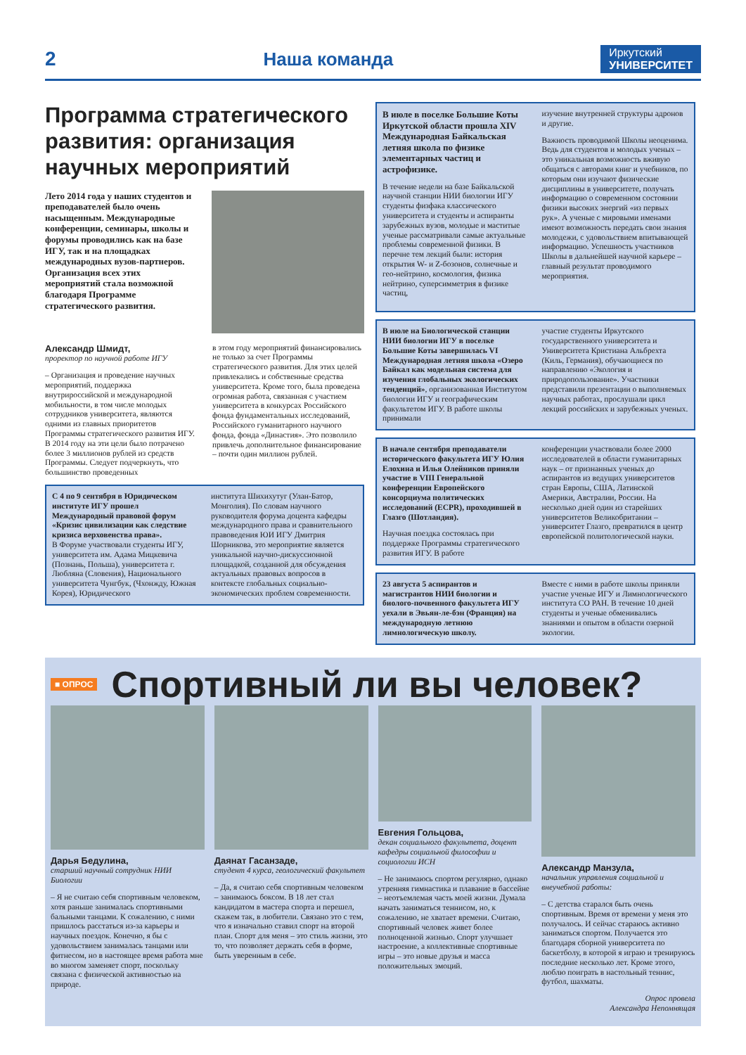2 Наша команда Иркутский
УНИВЕРСИТЕТ
Программа стратегического развития: организация научных мероприятий
Лето 2014 года у наших студентов и преподавателей было очень насыщенным. Международные конференции, семинары, школы и форумы проводились как на базе ИГУ, так и на площадках международных вузов-партнеров. Организация всех этих мероприятий стала возможной благодаря Программе стратегического развития.
Александр Шмидт,
проректор по научной работе ИГУ
– Организация и проведение научных мероприятий, поддержка внутрироссийской и международной мобильности, в том числе молодых сотрудников университета, являются одними из главных приоритетов Программы стратегического развития ИГУ. В 2014 году на эти цели было потрачено более 3 миллионов рублей из средств Программы. Следует подчеркнуть, что большинство проведенных
в этом году мероприятий финансировались не только за счет Программы стратегического развития. Для этих целей привлекались и собственные средства университета. Кроме того, была проведена огромная работа, связанная с участием университета в конкурсах Российского фонда фундаментальных исследований, Российского гуманитарного научного фонда, фонда «Династия». Это позволило привлечь дополнительное финансирование – почти один миллион рублей.
С 4 по 9 сентября в Юридическом институте ИГУ прошел Международный правовой форум «Кризис цивилизации как следствие кризиса верховенства права».
В Форуме участвовали студенты ИГУ, университета им. Адама Мицкевича (Познань, Польша), университета г. Любляна (Словения), Национального университета Чунгбук, (Чхонжду, Южная Корея), Юридического
института Шихихутуг (Улан-Батор, Монголия). По словам научного руководителя форума доцента кафедры международного права и сравнительного правоведения ЮИ ИГУ Дмитрия Шорникова, это мероприятие является уникальной научно-дискуссионной площадкой, созданной для обсуждения актуальных правовых вопросов в контексте глобальных социально-экономических проблем современности.
В июле в поселке Большие Коты Иркутской области прошла XIV Международная Байкальская летняя школа по физике элементарных частиц и астрофизике.
В течение недели на базе Байкальской научной станции НИИ биологии ИГУ студенты физфака классического университета и студенты и аспиранты зарубежных вузов, молодые и маститые ученые рассматривали самые актуальные проблемы современной физики. В перечне тем лекций были: история открытия W- и Z-бозонов, солнечные и гео-нейтрино, космология, физика нейтрино, суперсимметрия в физике частиц,
изучение внутренней структуры адронов и другие.
Важность проводимой Школы неоценима. Ведь для студентов и молодых ученых – это уникальная возможность вживую общаться с авторами книг и учебников, по которым они изучают физические дисциплины в университете, получать информацию о современном состоянии физики высоких энергий «из первых рук». А ученые с мировыми именами имеют возможность передать свои знания молодежи, с удовольствием впитывающей информацию. Успешность участников Школы в дальнейшей научной карьере – главный результат проводимого мероприятия.
В июле на Биологической станции НИИ биологии ИГУ в поселке Большие Коты завершилась VI Международная летняя школа «Озеро Байкал как модельная система для изучения глобальных экологических тенденций», организованная Институтом биологии ИГУ и географическим факультетом ИГУ. В работе школы принимали
участие студенты Иркутского государственного университета и Университета Кристиана Альбрехта (Киль, Германия), обучающиеся по направлению «Экология и природопользование». Участники представили презентации о выполняемых научных работах, прослушали цикл лекций российских и зарубежных ученых.
В начале сентября преподаватели исторического факультета ИГУ Юлия Елохина и Илья Олейников приняли участие в VIII Генеральной конференции Европейского консорциума политических исследований (ECPR), проходившей в Глазго (Шотландия).
Научная поездка состоялась при поддержке Программы стратегического развития ИГУ. В работе
конференции участвовали более 2000 исследователей в области гуманитарных наук – от признанных ученых до аспирантов из ведущих университетов стран Европы, США, Латинской Америки, Австралии, России. На несколько дней один из старейших университетов Великобритании – университет Глазго, превратился в центр европейской политологической науки.
23 августа 5 аспирантов и магистрантов НИИ биологии и биолого-почвенного факультета ИГУ уехали в Эвьян-ле-бэн (Франция) на международную летнюю лимнологическую школу.
Вместе с ними в работе школы приняли участие ученые ИГУ и Лимнологического института СО РАН. В течение 10 дней студенты и ученые обменивались знаниями и опытом в области озерной экологии.
■ ОПРОС Спортивный ли вы человек?
Дарья Бедулина,
старший научный сотрудник НИИ Биологии
– Я не считаю себя спортивным человеком, хотя раньше занималась спортивными бальными танцами. К сожалению, с ними пришлось расстаться из-за карьеры и научных поездок. Конечно, я бы с удовольствием занималась танцами или фитнесом, но в настоящее время работа мне во многом заменяет спорт, поскольку связана с физической активностью на природе.
Даянат Гасанзаде,
студент 4 курса, геологический факультет
– Да, я считаю себя спортивным человеком – занимаюсь боксом. В 18 лет стал кандидатом в мастера спорта и перешел, скажем так, в любители. Связано это с тем, что я изначально ставил спорт на второй план. Спорт для меня – это стиль жизни, это то, что позволяет держать себя в форме, быть уверенным в себе.
Евгения Гольцова,
декан социального факультета, доцент кафедры социальной философии и социологии ИСН
– Не занимаюсь спортом регулярно, однако утренняя гимнастика и плавание в бассейне – неотъемлемая часть моей жизни. Думала начать заниматься теннисом, но, к сожалению, не хватает времени. Считаю, спортивный человек живет более полноценной жизнью. Спорт улучшает настроение, а коллективные спортивные игры – это новые друзья и масса положительных эмоций.
Александр Манзула,
начальник управления социальной и внеучебной работы:
– С детства старался быть очень спортивным. Время от времени у меня это получалось. И сейчас стараюсь активно заниматься спортом. Получается это благодаря сборной университета по баскетболу, в которой я играю и тренируюсь последние несколько лет. Кроме этого, люблю поиграть в настольный теннис, футбол, шахматы.
Опрос провела
Александра Непомнящая